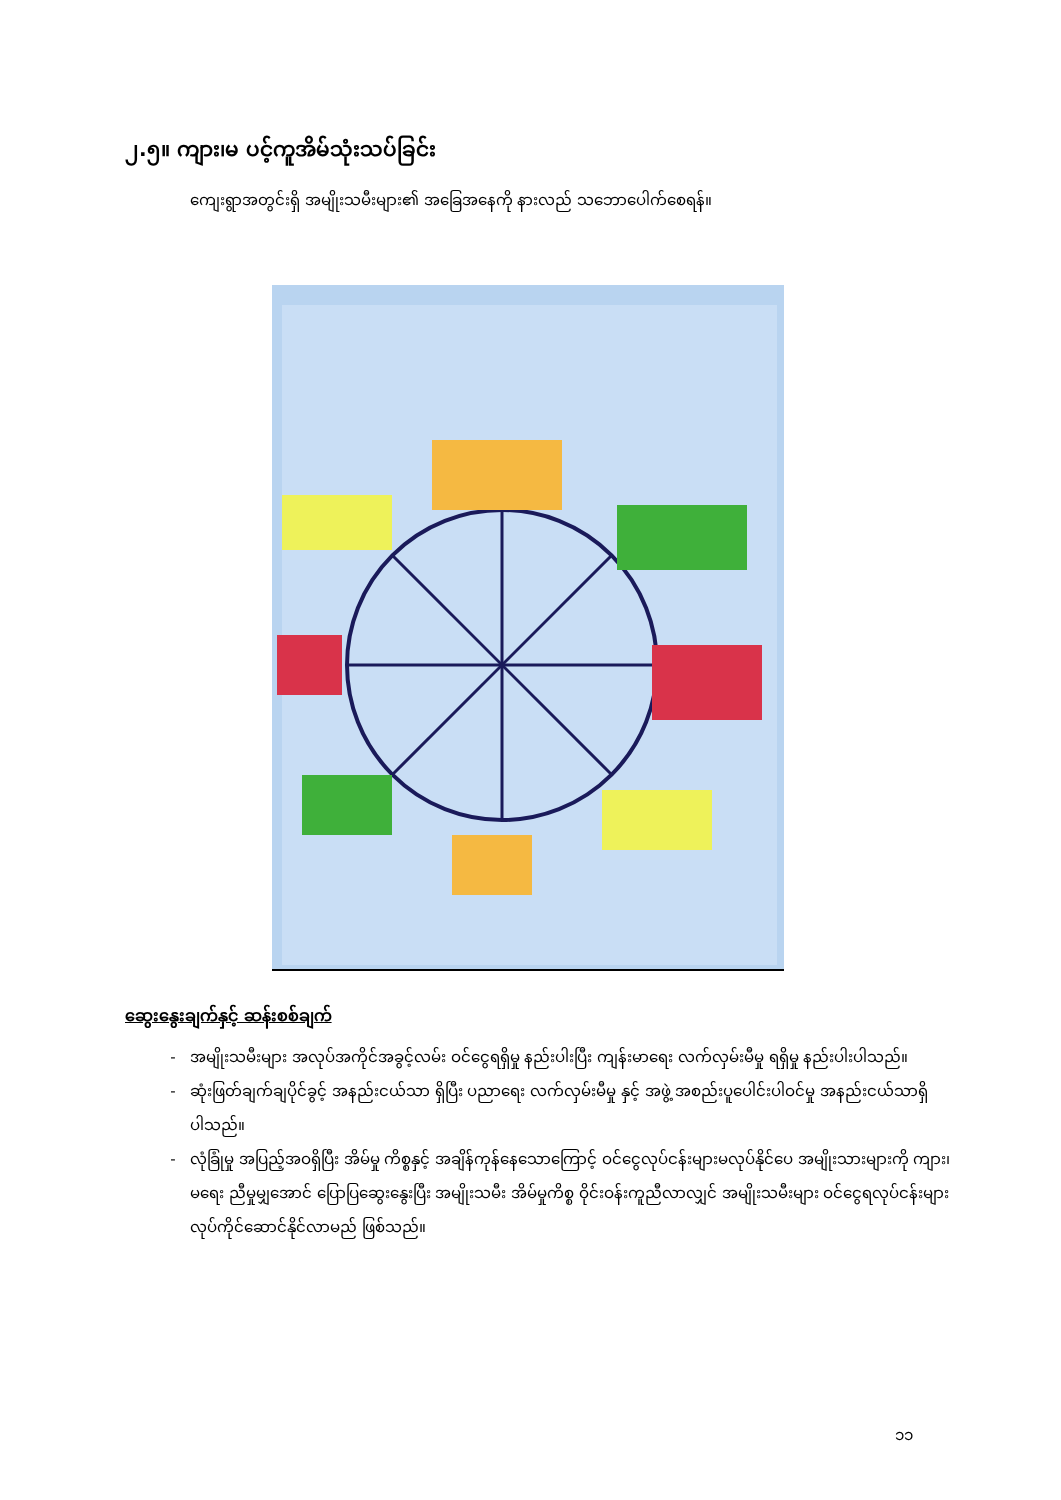၂.၅။ ကျား၊မ ပင့်ကူအိမ်သုံးသပ်ခြင်း
ကျေးရွာအတွင်းရှိ အမျိုးသမီးများ၏ အခြေအနေကို နားလည် သဘောပေါက်စေရန်။
ဆွေးနွေးချက်နှင့် ဆန်းစစ်ချက်
အမျိုးသမီးများ အလုပ်အကိုင်အခွင့်လမ်း ဝင်ငွေရရှိမှု နည်းပါးပြီး ကျန်းမာရေး လက်လှမ်းမီမှု ရရှိမှု နည်းပါးပါသည်။
ဆုံးဖြတ်ချက်ချပိုင်ခွင့် အနည်းငယ်သာ ရှိပြီး ပညာရေး လက်လှမ်းမီမှု နှင့် အဖွဲ့ အစည်းပူပေါင်းပါဝင်မှု အနည်းငယ်သာရှိပါသည်။
လုံခြုံမှု အပြည့်အဝရှိပြီး အိမ်မှု ကိစ္စနှင့် အချိန်ကုန်နေသောကြောင့် ဝင်ငွေလုပ်ငန်းများမလုပ်နိုင်ပေ အမျိုးသားများကို ကျား၊မရေး ညီမှုမျှအောင် ပြောပြဆွေးနွေးပြီး အမျိုးသမီး အိမ်မှုကိစ္စ ဝိုင်းဝန်းကူညီလာလျှင် အမျိုးသမီးများ ဝင်ငွေရလုပ်ငန်းများ လုပ်ကိုင်ဆောင်နိုင်လာမည် ဖြစ်သည်။
၁၁